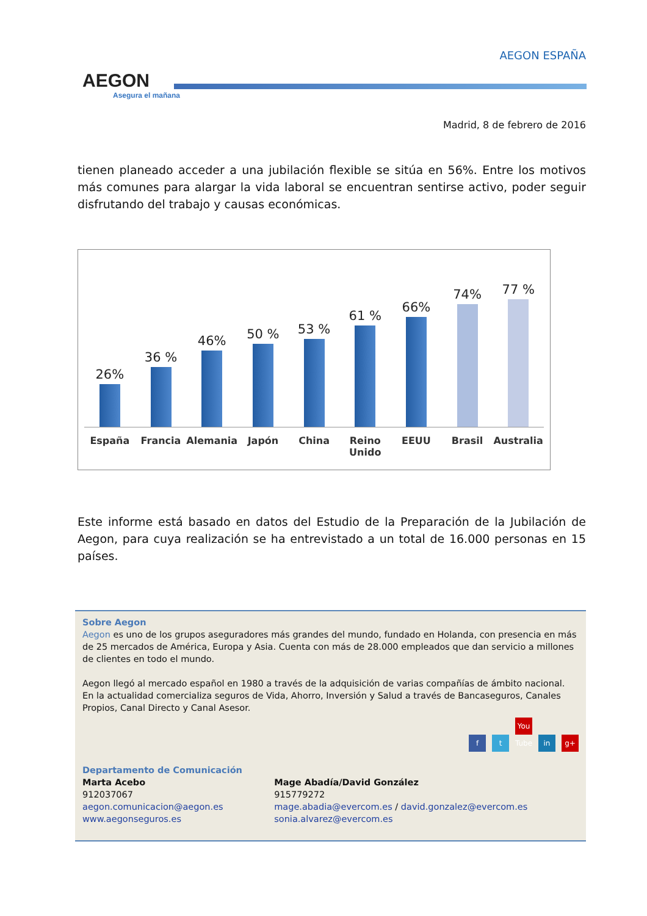AEGON
Asegura el mañana
AEGON ESPAÑA
Madrid, 8 de febrero de 2016
tienen planeado acceder a una jubilación flexible se sitúa en 56%. Entre los motivos más comunes para alargar la vida laboral se encuentran sentirse activo, poder seguir disfrutando del trabajo y causas económicas.
26%
36 %
46%
50 %
53 %
61 %
66%
74%
77 %
España Francia Alemania Japón China Reino Unido EEUU Brasil Australia
Este informe está basado en datos del Estudio de la Preparación de la Jubilación de Aegon, para cuya realización se ha entrevistado a un total de 16.000 personas en 15 países.
Sobre Aegon
Aegon es uno de los grupos aseguradores más grandes del mundo, fundado en Holanda, con presencia en más de 25 mercados de América, Europa y Asia. Cuenta con más de 28.000 empleados que dan servicio a millones de clientes en todo el mundo.
Aegon llegó al mercado español en 1980 a través de la adquisición de varias compañías de ámbito nacional. En la actualidad comercializa seguros de Vida, Ahorro, Inversión y Salud a través de Bancaseguros, Canales Propios, Canal Directo y Canal Asesor.
f t You Tube in g+
Departamento de Comunicación
Marta Acebo
912037067
aegon.comunicacion@aegon.es
www.aegonseguros.es
Mage Abadía/David González
915779272
mage.abadia@evercom.es / david.gonzalez@evercom.es
sonia.alvarez@evercom.es